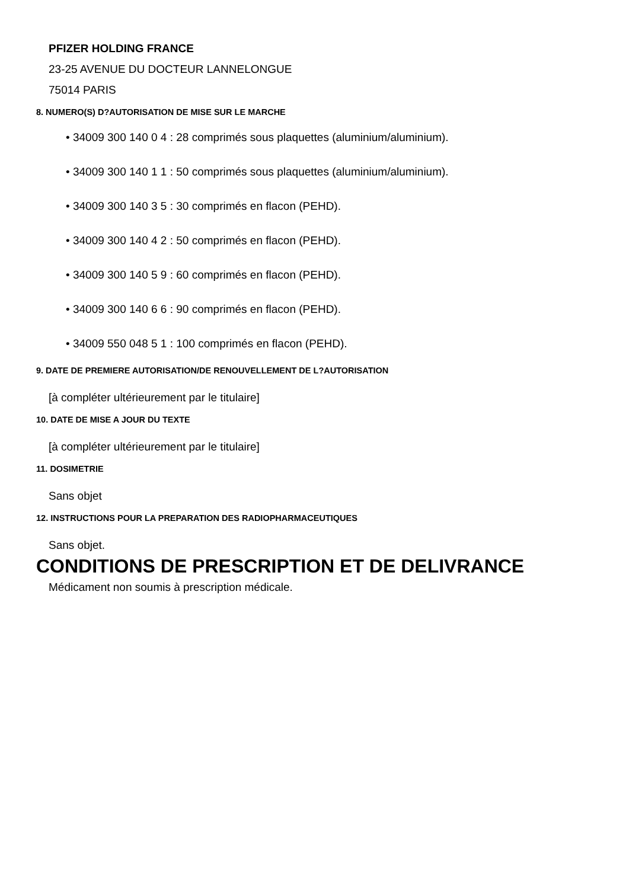PFIZER HOLDING FRANCE
23-25 AVENUE DU DOCTEUR LANNELONGUE
75014 PARIS
8. NUMERO(S) D?AUTORISATION DE MISE SUR LE MARCHE
• 34009 300 140 0 4 : 28 comprimés sous plaquettes (aluminium/aluminium).
• 34009 300 140 1 1 : 50 comprimés sous plaquettes (aluminium/aluminium).
• 34009 300 140 3 5 : 30 comprimés en flacon (PEHD).
• 34009 300 140 4 2 : 50 comprimés en flacon (PEHD).
• 34009 300 140 5 9 : 60 comprimés en flacon (PEHD).
• 34009 300 140 6 6 : 90 comprimés en flacon (PEHD).
• 34009 550 048 5 1 : 100 comprimés en flacon (PEHD).
9. DATE DE PREMIERE AUTORISATION/DE RENOUVELLEMENT DE L?AUTORISATION
[à compléter ultérieurement par le titulaire]
10. DATE DE MISE A JOUR DU TEXTE
[à compléter ultérieurement par le titulaire]
11. DOSIMETRIE
Sans objet
12. INSTRUCTIONS POUR LA PREPARATION DES RADIOPHARMACEUTIQUES
Sans objet.
CONDITIONS DE PRESCRIPTION ET DE DELIVRANCE
Médicament non soumis à prescription médicale.